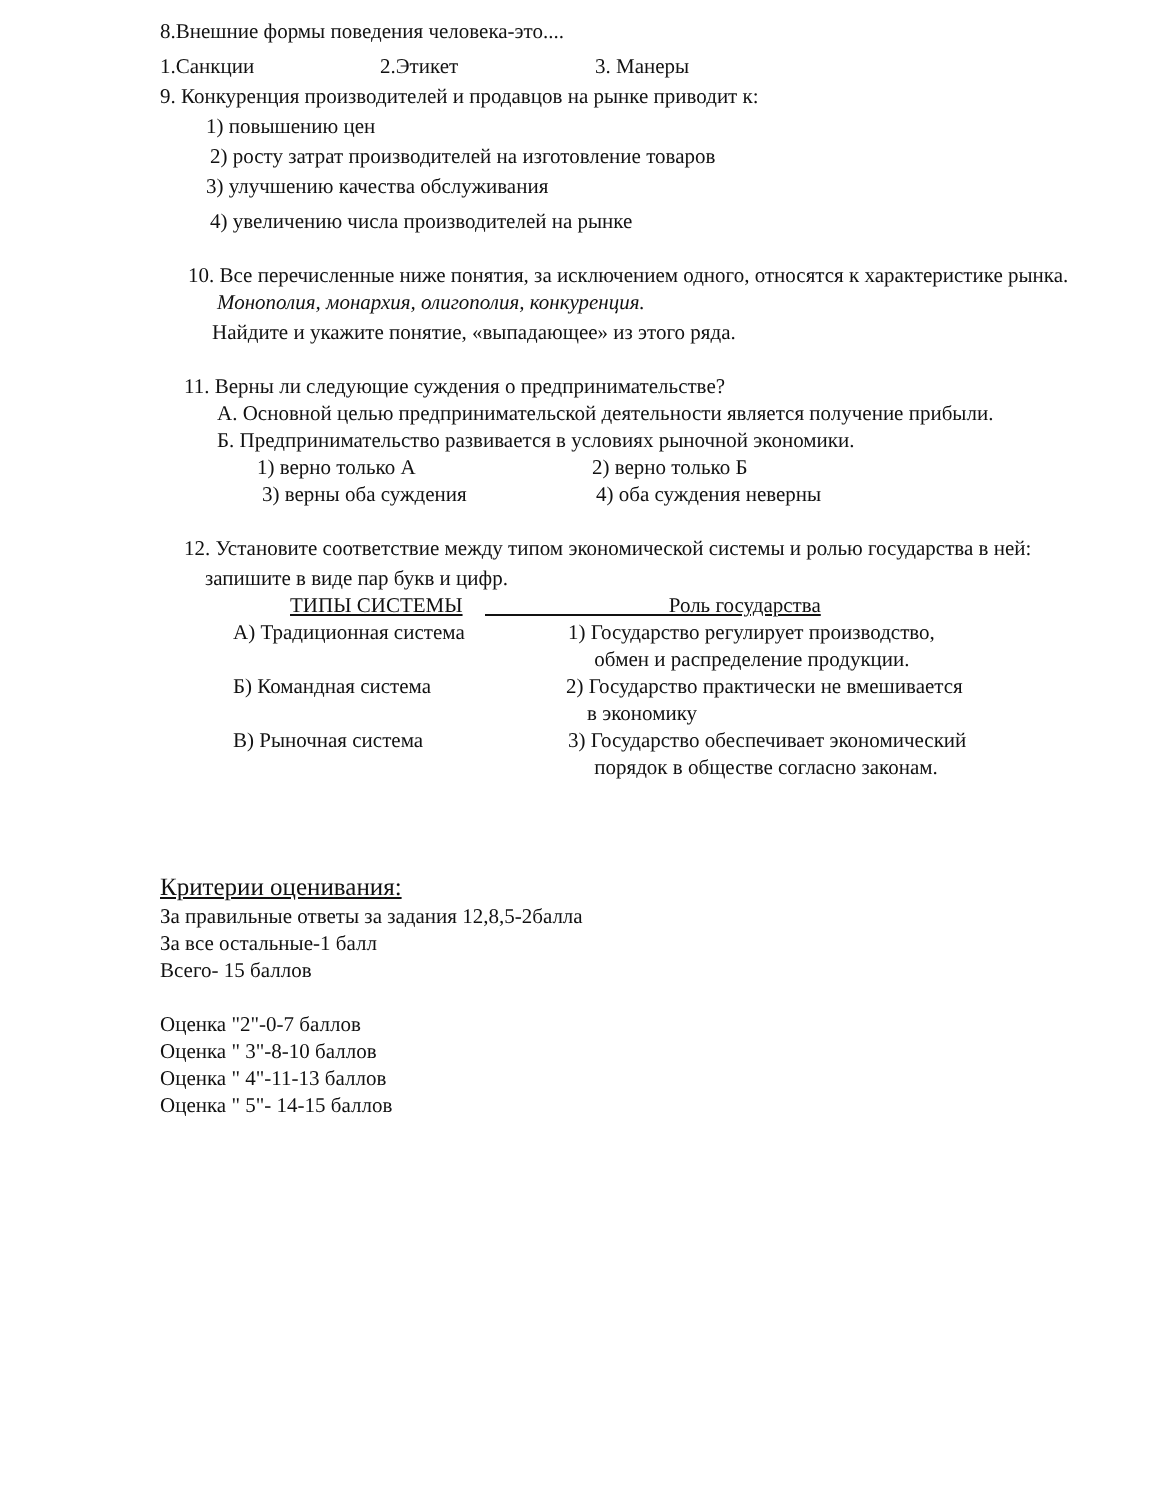8.Внешние формы поведения человека-это....
1.Санкции 2.Этикет 3. Манеры
9. Конкуренция производителей и продавцов на рынке приводит к:
1) повышению цен
2) росту затрат производителей на изготовление товаров
3) улучшению качества обслуживания
4) увеличению числа производителей на рынке
10. Все перечисленные ниже понятия, за исключением одного, относятся к характеристике рынка.
Монополия, монархия, олигополия, конкуренция.
Найдите и укажите понятие, «выпадающее» из этого ряда.
11. Верны ли следующие суждения о предпринимательстве?
А. Основной целью предпринимательской деятельности является получение прибыли.
Б. Предпринимательство развивается в условиях рыночной экономики.
1) верно только А 2) верно только Б
3) верны оба суждения 4) оба суждения неверны
12. Установите соответствие между типом экономической системы и ролью государства в ней:
запишите в виде пар букв и цифр.
ТИПЫ СИСТЕМЫ Роль государства
А) Традиционная система 1) Государство регулирует производство,
обмен и распределение продукции.
Б) Командная система 2) Государство практически не вмешивается
в экономику
В) Рыночная система 3) Государство обеспечивает экономический
порядок в обществе согласно законам.
Критерии оценивания:
За правильные ответы за задания 12,8,5-2балла
За все остальные-1 балл
Всего- 15 баллов
Оценка "2"-0-7 баллов
Оценка " 3"-8-10 баллов
Оценка " 4"-11-13 баллов
Оценка " 5"- 14-15 баллов